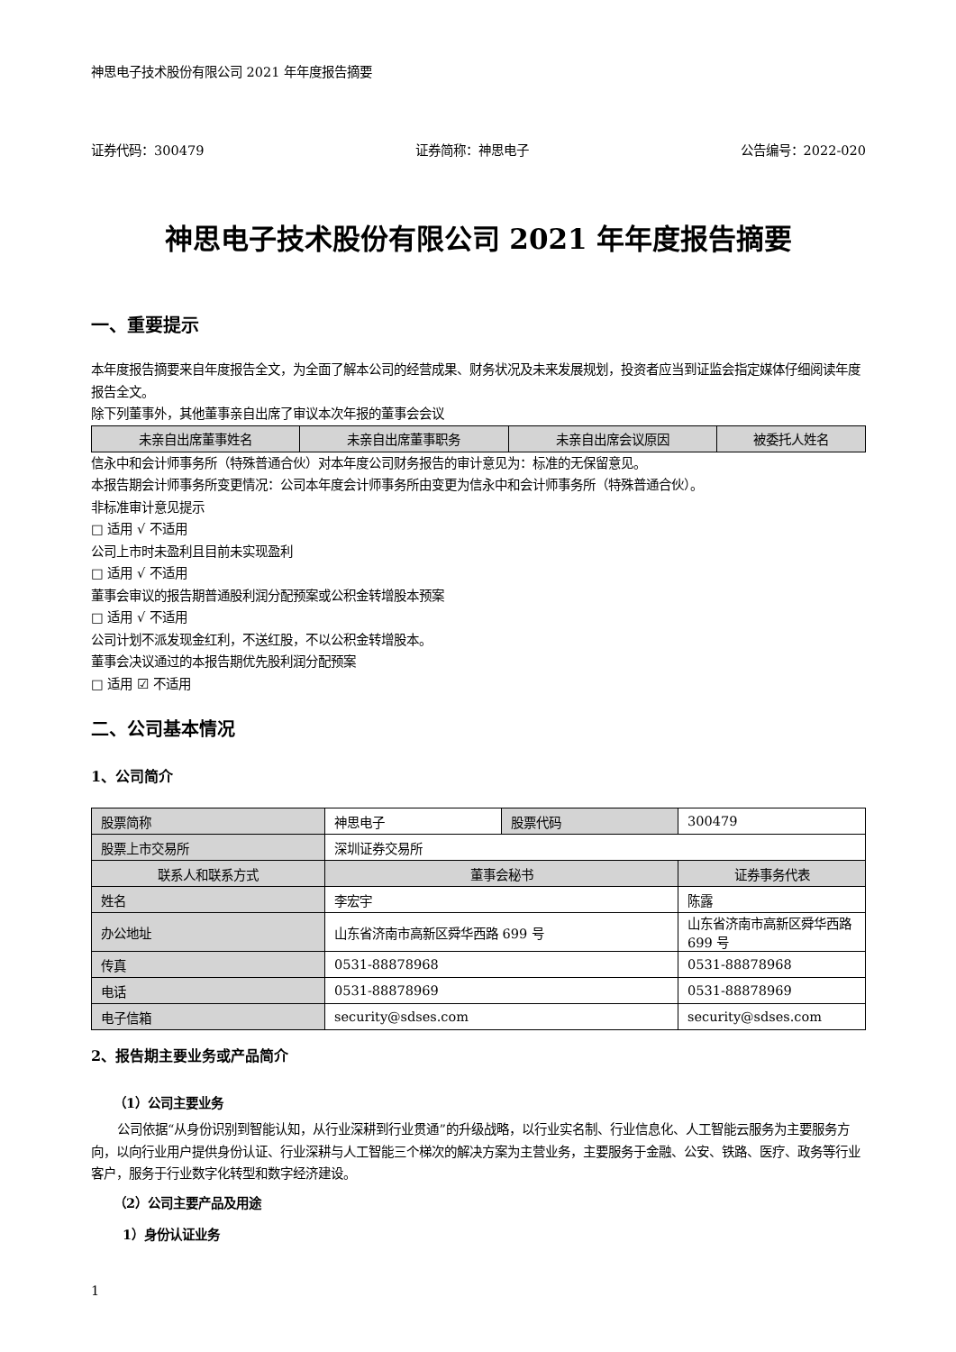神思电子技术股份有限公司 2021 年年度报告摘要
证券代码：300479 证券简称：神思电子 公告编号：2022-020
神思电子技术股份有限公司 2021 年年度报告摘要
一、重要提示
本年度报告摘要来自年度报告全文，为全面了解本公司的经营成果、财务状况及未来发展规划，投资者应当到证监会指定媒体仔细阅读年度报告全文。
除下列董事外，其他董事亲自出席了审议本次年报的董事会会议
| 未亲自出席董事姓名 | 未亲自出席董事职务 | 未亲自出席会议原因 | 被委托人姓名 |
| --- | --- | --- | --- |
信永中和会计师事务所（特殊普通合伙）对本年度公司财务报告的审计意见为：标准的无保留意见。
本报告期会计师事务所变更情况：公司本年度会计师事务所由变更为信永中和会计师事务所（特殊普通合伙）。
非标准审计意见提示
□ 适用 √ 不适用
公司上市时未盈利且目前未实现盈利
□ 适用 √ 不适用
董事会审议的报告期普通股利润分配预案或公积金转增股本预案
□ 适用 √ 不适用
公司计划不派发现金红利，不送红股，不以公积金转增股本。
董事会决议通过的本报告期优先股利润分配预案
□ 适用 ☑ 不适用
二、公司基本情况
1、公司简介
| 股票简称 | 神思电子 | 股票代码 | 300479 |
| 股票上市交易所 | 深圳证券交易所 | | |
| 联系人和联系方式 | 董事会秘书 | | 证券事务代表 |
| 姓名 | 李宏宇 | | 陈露 |
| 办公地址 | 山东省济南市高新区舜华西路 699 号 | | 山东省济南市高新区舜华西路 699 号 |
| 传真 | 0531-88878968 | | 0531-88878968 |
| 电话 | 0531-88878969 | | 0531-88878969 |
| 电子信箱 | security@sdses.com | | security@sdses.com |
2、报告期主要业务或产品简介
（1）公司主要业务
公司依据“从身份识别到智能认知，从行业深耕到行业贯通”的升级战略，以行业实名制、行业信息化、人工智能云服务为主要服务方向，以向行业用户提供身份认证、行业深耕与人工智能三个梯次的解决方案为主营业务，主要服务于金融、公安、铁路、医疗、政务等行业客户，服务于行业数字化转型和数字经济建设。
（2）公司主要产品及用途
1）身份认证业务
1